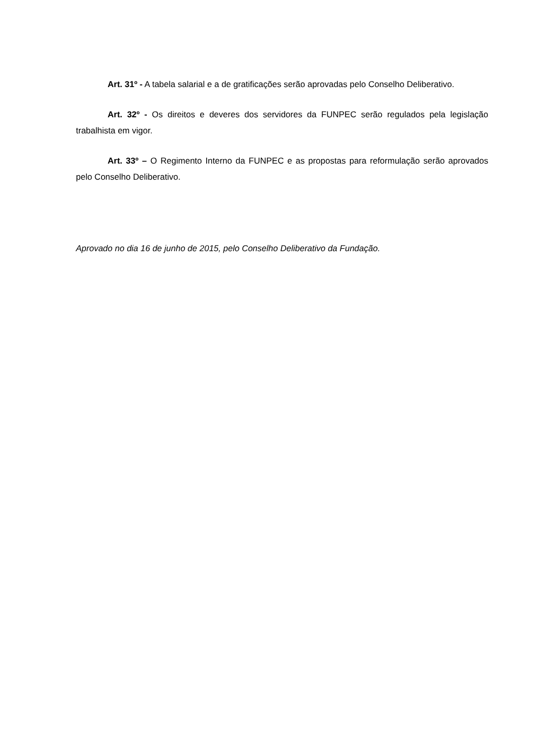Art. 31º - A tabela salarial e a de gratificações serão aprovadas pelo Conselho Deliberativo.
Art. 32º - Os direitos e deveres dos servidores da FUNPEC serão regulados pela legislação trabalhista em vigor.
Art. 33º – O Regimento Interno da FUNPEC e as propostas para reformulação serão aprovados pelo Conselho Deliberativo.
Aprovado no dia 16 de junho de 2015, pelo Conselho Deliberativo da Fundação.